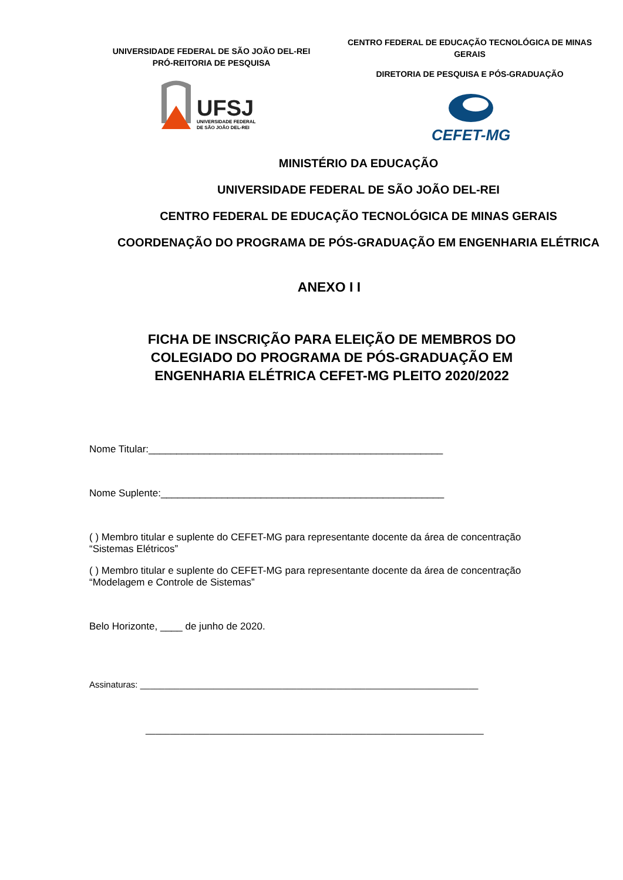UNIVERSIDADE FEDERAL DE SÃO JOÃO DEL-REI
PRÓ-REITORIA DE PESQUISA
UFSJ
UNIVERSIDADE FEDERAL
DE SÃO JOÃO DEL-REI
CENTRO FEDERAL DE EDUCAÇÃO TECNOLÓGICA DE MINAS GERAIS
DIRETORIA DE PESQUISA E PÓS-GRADUAÇÃO
CEFET-MG
MINISTÉRIO DA EDUCAÇÃO
UNIVERSIDADE FEDERAL DE SÃO JOÃO DEL-REI
CENTRO FEDERAL DE EDUCAÇÃO TECNOLÓGICA DE MINAS GERAIS
COORDENAÇÃO DO PROGRAMA DE PÓS-GRADUAÇÃO EM ENGENHARIA ELÉTRICA
ANEXO I I
FICHA DE INSCRIÇÃO PARA ELEIÇÃO DE MEMBROS DO COLEGIADO DO PROGRAMA DE PÓS-GRADUAÇÃO EM ENGENHARIA ELÉTRICA CEFET-MG PLEITO 2020/2022
Nome Titular:_____________________________________________________
Nome Suplente:___________________________________________________
( ) Membro titular e suplente do CEFET-MG para representante docente da área de concentração “Sistemas Elétricos”
( ) Membro titular e suplente do CEFET-MG para representante docente da área de concentração “Modelagem e Controle de Sistemas”
Belo Horizonte, ____ de junho de 2020.
Assinaturas: _____________________________________________________________________
_____________________________________________________________________